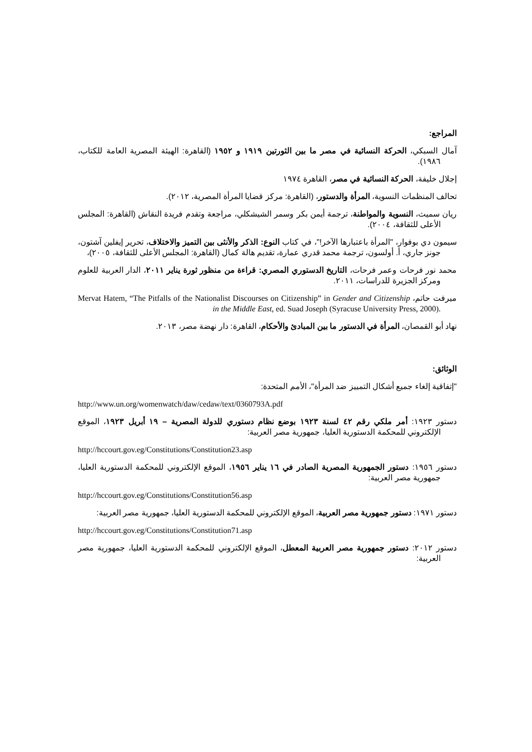المراجع:
آمال السبكي، الحركة النسائية في مصر ما بين الثورتين ١٩١٩ و ١٩٥٢ (القاهرة: الهيئة المصرية العامة للكتاب، ١٩٨٦).
إجلال خليفة، الحركة النسائية في مصر، القاهرة ١٩٧٤
تحالف المنظمات النسوية، المرأة والدستور، (القاهرة: مركز قضايا المرأة المصرية، ٢٠١٢).
ريان سميث، النسوية والمواطنة، ترجمة أيمن بكر وسمر الشيشكلي، مراجعة وتقدم فريدة النقاش (القاهرة: المجلس الأعلى للثقافة، ٢٠٠٤).
سيمون دي بوفوار، "المرأة باعتبارها الآخر!"، في كتاب النوع: الذكر والأنثى بين التميز والاختلاف، تحرير إيفلين آشتون، جونز جاري، أ. أولسون، ترجمة محمد قدري عمارة، تقديم هالة كمال (القاهرة: المجلس الأعلى للثقافة، ٢٠٠٥)،
محمد نور فرحات وعمر فرحات، التاريخ الدستوري المصري: قراءة من منظور ثورة يناير ٢٠١١، الدار العربية للعلوم ومركز الجزيرة للدراسات، ٢٠١١.
ميرفت حاتم، Mervat Hatem, “The Pitfalls of the Nationalist Discourses on Citizenship” in Gender and Citizenship in the Middle East, ed. Suad Joseph (Syracuse University Press, 2000).
نهاد أبو القمصان، المرأة في الدستور ما بين المبادئ والأحكام، القاهرة: دار نهضة مصر، ٢٠١٣.
الوثائق:
"إتفاقية إلغاء جميع أشكال التمييز ضد المرأة"، الأمم المتحدة:
http://www.un.org/womenwatch/daw/cedaw/text/0360793A.pdf
دستور ١٩٢٣: أمر ملكي رقم ٤٢ لسنة ١٩٢٣ بوضع نظام دستوري للدولة المصرية – ١٩ أبريل ١٩٢٣، الموقع الإلكتروني للمحكمة الدستورية العليا، جمهورية مصر العربية:
http://hccourt.gov.eg/Constitutions/Constitution23.asp
دستور ١٩٥٦: دستور الجمهورية المصرية الصادر في ١٦ يناير ١٩٥٦، الموقع الإلكتروني للمحكمة الدستورية العليا، جمهورية مصر العربية:
http://hccourt.gov.eg/Constitutions/Constitution56.asp
دستور ١٩٧١: دستور جمهورية مصر العربية، الموقع الإلكتروني للمحكمة الدستورية العليا، جمهورية مصر العربية:
http://hccourt.gov.eg/Constitutions/Constitution71.asp
دستور ٢٠١٢: دستور جمهورية مصر العربية المعطل، الموقع الإلكتروني للمحكمة الدستورية العليا، جمهورية مصر العربية: